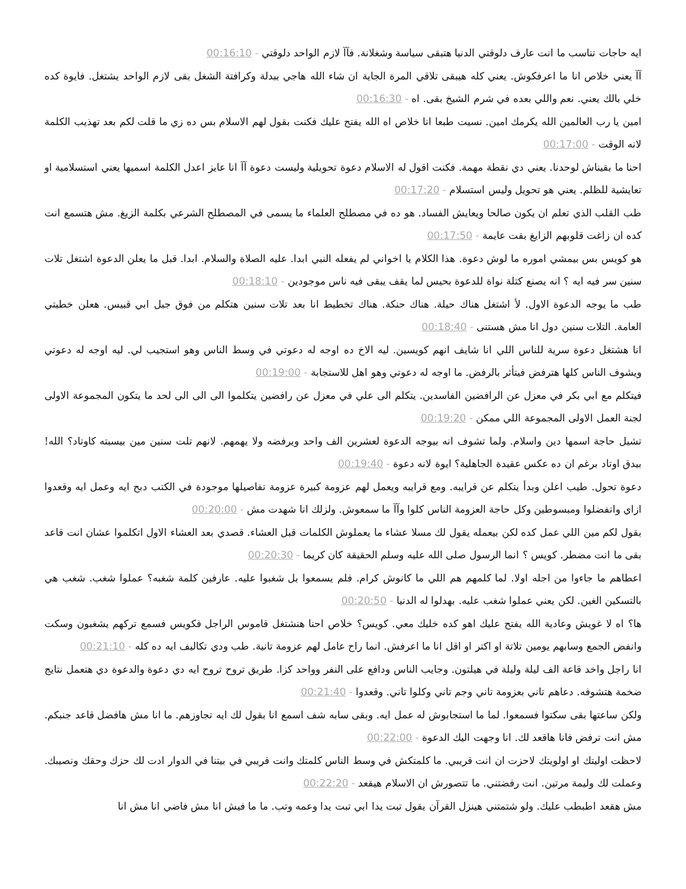ايه حاجات تناسب ما انت عارف دلوقتي الدنيا هتبقى سياسة وشغلانة. فآآ لازم الواحد دلوقتي - 00:16:10
آآ يعني خلاص انا ما اعرفكوش. يعني كله هيبقى تلاقي المرة الجاية ان شاء الله هاجي ببدلة وكرافتة الشغل بقى لازم الواحد يشتغل. فايوة كده خلي بالك يعني. نعم واللي بعده في شرم الشيخ بقى. اه - 00:16:30
امين يا رب العالمين الله يكرمك امين. نسيت طبعا انا خلاص اه الله يفتح عليك فكنت بقول لهم الاسلام بس ده زي ما قلت لكم بعد تهذيب الكلمة لانه الوقت - 00:17:00
احنا ما بقيناش لوحدنا. يعني دي نقطة مهمة. فكنت اقول له الاسلام دعوة تحويلية وليست دعوة آآ انا عايز اعدل الكلمة اسميها يعني استسلامية او تعايشية للظلم. يعني هو تحويل وليس استسلام - 00:17:20
طب القلب الذي تعلم ان يكون صالحا ويعايش الفساد. هو ده في مصطلح العلماء ما يسمى في المصطلح الشرعي بكلمة الزيغ. مش هتسمع انت كده ان زاغت قلوبهم الزايغ بقت عايمة - 00:17:50
هو كويس بس بيمشي اموره ما لوش دعوة. هذا الكلام يا اخواني لم يفعله النبي ابدا. عليه الصلاة والسلام. ابدا. قبل ما يعلن الدعوة اشتغل تلات سنين سر فيه ايه ؟ انه يصنع كتلة نواة للدعوة بحيس لما يقف يبقى فيه ناس موجودين - 00:18:10
طب ما يوجه الدعوة الاول. لأ اشتغل هناك حيلة. هناك حنكة. هناك تخطيط انا بعد تلات سنين هتكلم من فوق جبل ابي قبيس. هعلن خطبتي العامة. التلات سنين دول انا مش هستنى - 00:18:40
انا هشتغل دعوة سرية للناس اللي انا شايف انهم كويسين. ليه الاخ ده اوجه له دعوتي في وسط الناس وهو استجيب لي. ليه اوجه له دعوتي ويشوف الناس كلها هترفض فيتأثر بالرفض. ما اوجه له دعوتي وهو اهل للاستجابة - 00:19:00
فيتكلم مع ابي بكر في معزل عن الرافضين الفاسدين. يتكلم الى علي في معزل عن رافضين يتكلموا الى الى الى لحد ما يتكون المجموعة الاولى لجنة العمل الاولى المجموعة اللي ممكن - 00:19:20
تشيل حاجة اسمها دين واسلام. ولما تشوف انه بيوجه الدعوة لعشرين الف واحد ويرفضه ولا يهمهم. لانهم تلت سنين مين بيسبته كاوتاد؟ الله! بيدق اوتاد برغم ان ده عكس عقيدة الجاهلية؟ ايوة لانه دعوة - 00:19:40
دعوة تحول. طيب اعلن وبدأ يتكلم عن قرايبه. ومع قرايبه ويعمل لهم عزومة كبيرة عزومة تفاصيلها موجودة في الكتب دبح ايه وعمل ايه وقعدوا ازاي واتفضلوا ومبسوطين وكل حاجة العزومة الناس كلوا وآآ ما سمعوش. ولزلك انا شهدت مش - 00:20:00
بقول لكم مين اللي عمل كده لكن بيعمله يقول لك مسلا عشاء ما يعملوش الكلمات قبل العشاء. قصدي بعد العشاء الاول اتكلموا عشان انت قاعد بقى ما انت مضطر. كويس ؟ انما الرسول صلى الله عليه وسلم الحقيقة كان كريما - 00:20:30
اعطاهم ما جاءوا من اجله اولا. لما كلمهم هم اللي ما كانوش كرام. فلم يسمعوا بل شغبوا عليه. عارفين كلمة شغبه؟ عملوا شغب. شغب هي بالتسكين الغين. لكن يعني عملوا شغب عليه. بهدلوا له الدنيا - 00:20:50
ها؟ اه لا غويش وعادية الله يفتح عليك اهو كده خليك معي. كويس؟ خلاص احنا هنشتغل قاموس الراجل فكويس فسمع تركهم يشغبون وسكت وانفض الجمع وسابهم يومين تلاتة او اكتر او اقل انا ما اعرفش. انما راح عامل لهم عزومة تانية. طب ودي تكاليف ايه ده كله - 00:21:10
انا راجل واخد قاعة الف ليلة وليلة في هيلتون. وجايب الناس ودافع على النفر وواحد كزا. طريق تروح تروح ايه دي دعوة والدعوة دي هتعمل نتايج ضخمة هتشوفه. دعاهم تاني بعزومة تاني وجم تاني وكلوا تاني. وقعدوا - 00:21:40
ولكن ساعتها بقى سكتوا فسمعوا. لما ما استجابوش له عمل ايه. وبقى سابه شف اسمع انا بقول لك ايه تجاوزهم. ما انا مش هافضل قاعد جنبكم. مش انت ترفض فانا هاقعد لك. انا وجهت اليك الدعوة - 00:22:00
لاحظت اوليتك او اولويتك لاحزت ان انت قريبي. ما كلمتكش في وسط الناس كلمتك وانت قريبي في بيتنا في الدوار ادت لك حزك وحقك ونصيبك. وعملت لك وليمة مرتين. انت رفضتني. ما تتصورش ان الاسلام هيقعد - 00:22:20
مش هقعد اطبطب عليك. ولو شتمتني هينزل القرآن يقول تبت يدا ابي تبت يدا وعمه وتب. ما ما فيش انا مش فاضي انا مش انا